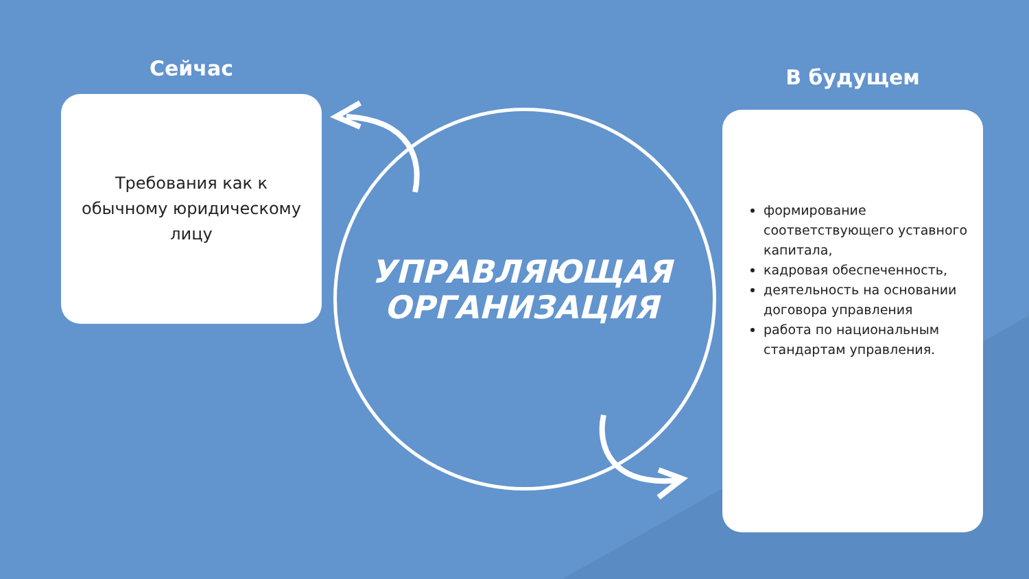Сейчас
Требования как к обычному юридическому лицу
УПРАВЛЯЮЩАЯ ОРГАНИЗАЦИЯ
В будущем
формирование соответствующего уставного капитала,
кадровая обеспеченность,
деятельность на основании договора управления
работа по национальным стандартам управления.